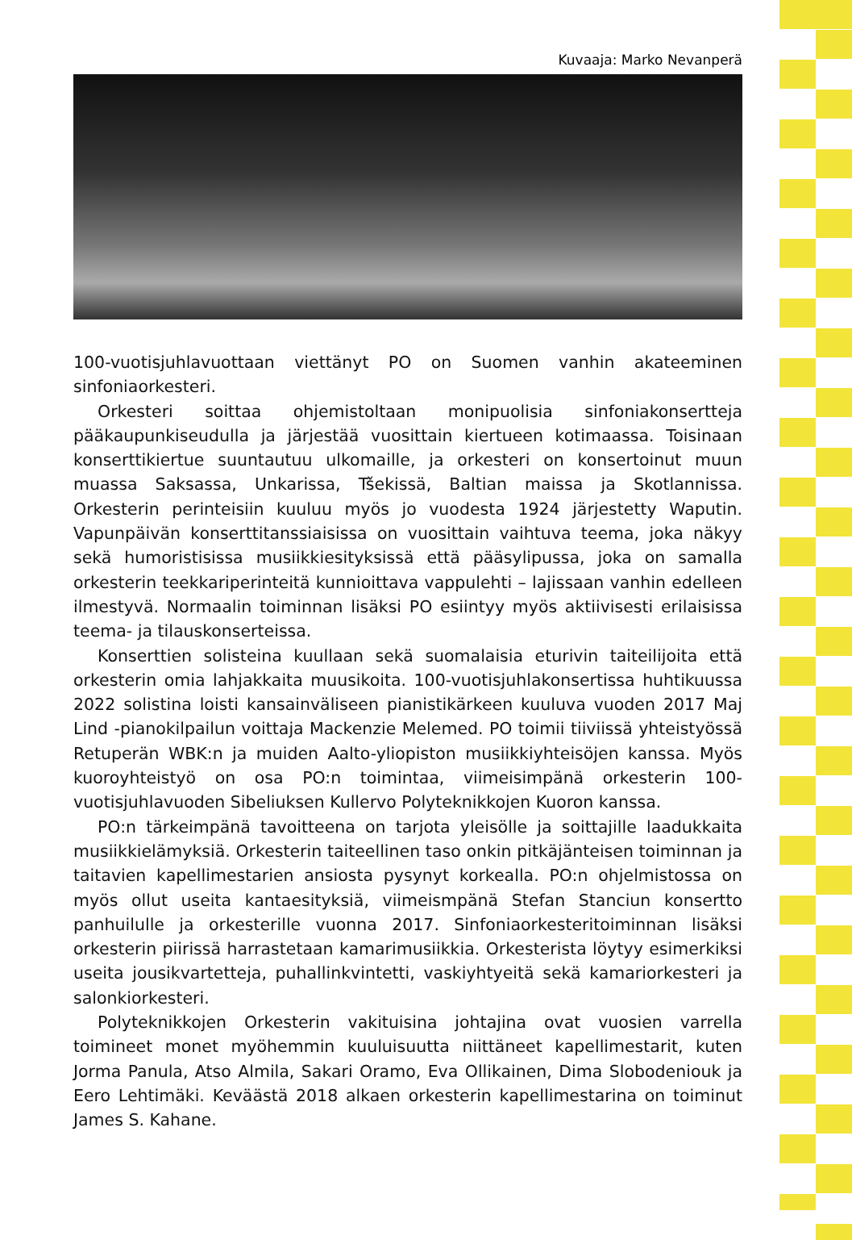Kuvaaja: Marko Nevanperä
100-vuotisjuhlavuottaan viettänyt PO on Suomen vanhin akateeminen sinfoniaorkesteri.
Orkesteri soittaa ohjemistoltaan monipuolisia sinfoniakonsertteja pääkaupunkiseudulla ja järjestää vuosittain kiertueen kotimaassa. Toisinaan konserttikiertue suuntautuu ulkomaille, ja orkesteri on konsertoinut muun muassa Saksassa, Unkarissa, Tšekissä, Baltian maissa ja Skotlannissa. Orkesterin perinteisiin kuuluu myös jo vuodesta 1924 järjestetty Waputin. Vapunpäivän konserttitanssiaisissa on vuosittain vaihtuva teema, joka näkyy sekä humoristisissa musiikkiesityksissä että pääsylipussa, joka on samalla orkesterin teekkariperinteitä kunnioittava vappulehti – lajissaan vanhin edelleen ilmestyvä. Normaalin toiminnan lisäksi PO esiintyy myös aktiivisesti erilaisissa teema- ja tilauskonserteissa.
Konserttien solisteina kuullaan sekä suomalaisia eturivin taiteilijoita että orkesterin omia lahjakkaita muusikoita. 100-vuotisjuhlakonsertissa huhtikuussa 2022 solistina loisti kansainväliseen pianistikärkeen kuuluva vuoden 2017 Maj Lind -pianokilpailun voittaja Mackenzie Melemed. PO toimii tiiviissä yhteistyössä Retuperän WBK:n ja muiden Aalto-yliopiston musiikkiyhteisöjen kanssa. Myös kuoroyhteistyö on osa PO:n toimintaa, viimeisimpänä orkesterin 100-vuotisjuhlavuoden Sibeliuksen Kullervo Polyteknikkojen Kuoron kanssa.
PO:n tärkeimpänä tavoitteena on tarjota yleisölle ja soittajille laadukkaita musiikkielämyksiä. Orkesterin taiteellinen taso onkin pitkäjänteisen toiminnan ja taitavien kapellimestarien ansiosta pysynyt korkealla. PO:n ohjelmistossa on myös ollut useita kantaesityksiä, viimeismpänä Stefan Stanciun konsertto panhuilulle ja orkesterille vuonna 2017. Sinfoniaorkesteritoiminnan lisäksi orkesterin piirissä harrastetaan kamarimusiikkia. Orkesterista löytyy esimerkiksi useita jousikvartetteja, puhallinkvintetti, vaskiyhtyeitä sekä kamariorkesteri ja salonkiorkesteri.
Polyteknikkojen Orkesterin vakituisina johtajina ovat vuosien varrella toimineet monet myöhemmin kuuluisuutta niittäneet kapellimestarit, kuten Jorma Panula, Atso Almila, Sakari Oramo, Eva Ollikainen, Dima Slobodeniouk ja Eero Lehtimäki. Keväästä 2018 alkaen orkesterin kapellimestarina on toiminut James S. Kahane.